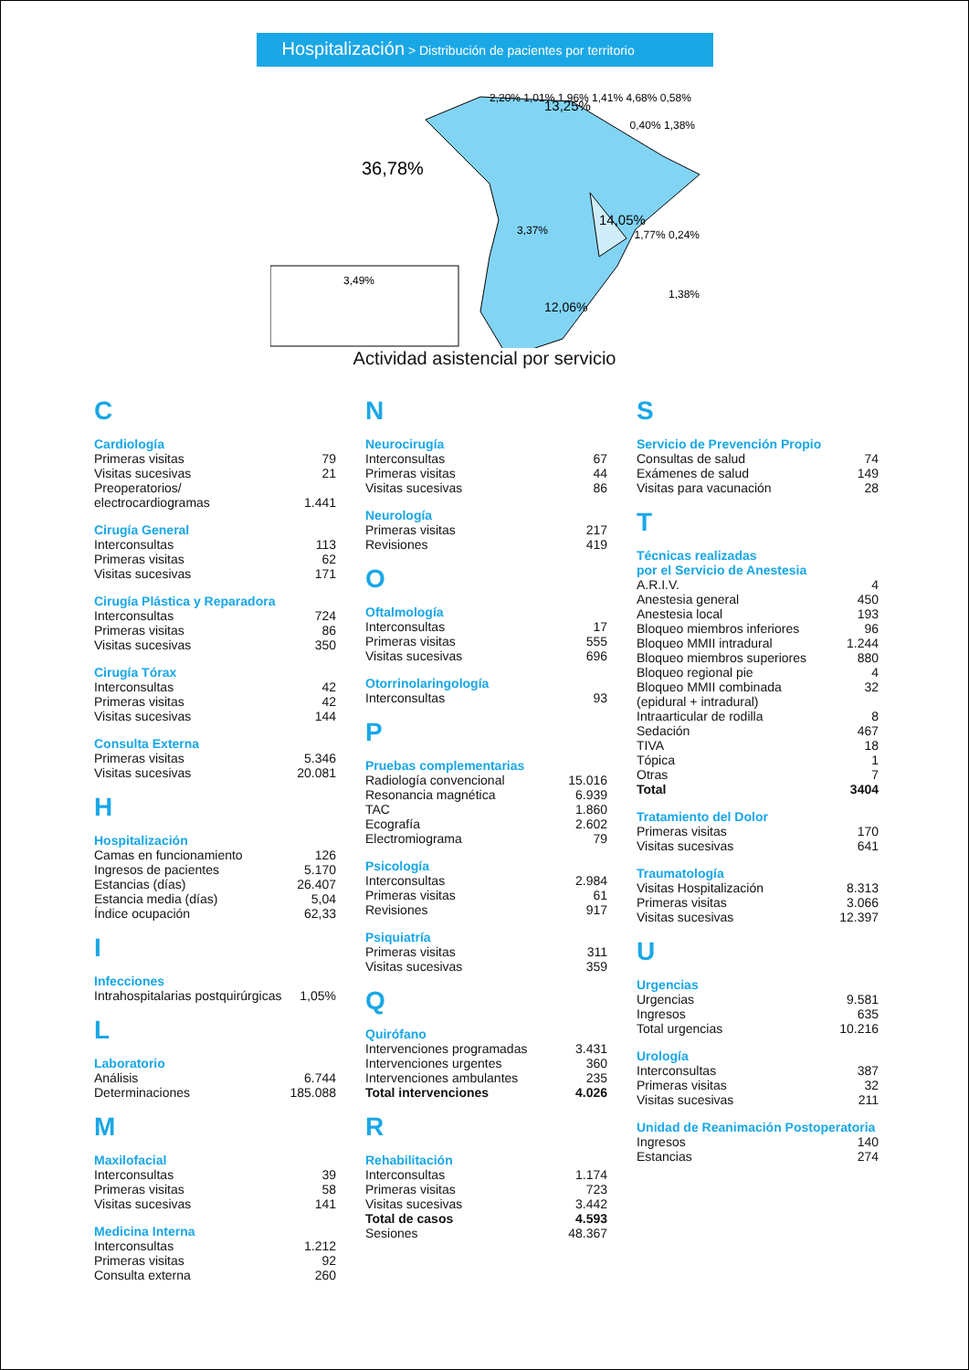Hospitalización > Distribución de pacientes por territorio
36,78%
13,25%
14,05%
12,06%
3,49%
2,20% 1,01% 1,96% 1,41% 4,68% 0,58%
3,37%
0,40% 1,38%
1,77% 0,24%
1,38%
Actividad asistencial por servicio
C
Cardiología
| Primeras visitas | 79 |
| Visitas sucesivas | 21 |
| Preoperatorios/ electrocardiogramas | 1.441 |
Cirugía General
| Interconsultas | 113 |
| Primeras visitas | 62 |
| Visitas sucesivas | 171 |
Cirugía Plástica y Reparadora
| Interconsultas | 724 |
| Primeras visitas | 86 |
| Visitas sucesivas | 350 |
Cirugía Tórax
| Interconsultas | 42 |
| Primeras visitas | 42 |
| Visitas sucesivas | 144 |
Consulta Externa
| Primeras visitas | 5.346 |
| Visitas sucesivas | 20.081 |
H
Hospitalización
| Camas en funcionamiento | 126 |
| Ingresos de pacientes | 5.170 |
| Estancias (días) | 26.407 |
| Estancia media (días) | 5,04 |
| Índice ocupación | 62,33 |
I
Infecciones
| Intrahospitalarias postquirúrgicas | 1,05% |
L
Laboratorio
| Análisis | 6.744 |
| Determinaciones | 185.088 |
M
Maxilofacial
| Interconsultas | 39 |
| Primeras visitas | 58 |
| Visitas sucesivas | 141 |
Medicina Interna
| Interconsultas | 1.212 |
| Primeras visitas | 92 |
| Consulta externa | 260 |
N
Neurocirugía
| Interconsultas | 67 |
| Primeras visitas | 44 |
| Visitas sucesivas | 86 |
Neurología
| Primeras visitas | 217 |
| Revisiones | 419 |
O
Oftalmología
| Interconsultas | 17 |
| Primeras visitas | 555 |
| Visitas sucesivas | 696 |
Otorrinolaringología
| Interconsultas | 93 |
P
Pruebas complementarias
| Radiología convencional | 15.016 |
| Resonancia magnética | 6.939 |
| TAC | 1.860 |
| Ecografía | 2.602 |
| Electromiograma | 79 |
Psicología
| Interconsultas | 2.984 |
| Primeras visitas | 61 |
| Revisiones | 917 |
Psiquiatría
| Primeras visitas | 311 |
| Visitas sucesivas | 359 |
Q
Quirófano
| Intervenciones programadas | 3.431 |
| Intervenciones urgentes | 360 |
| Intervenciones ambulantes | 235 |
| Total intervenciones | 4.026 |
R
Rehabilitación
| Interconsultas | 1.174 |
| Primeras visitas | 723 |
| Visitas sucesivas | 3.442 |
| Total de casos | 4.593 |
| Sesiones | 48.367 |
S
Servicio de Prevención Propio
| Consultas de salud | 74 |
| Exámenes de salud | 149 |
| Visitas para vacunación | 28 |
T
Técnicas realizadas
por el Servicio de Anestesia
| A.R.I.V. | 4 |
| Anestesia general | 450 |
| Anestesia local | 193 |
| Bloqueo miembros inferiores | 96 |
| Bloqueo MMII intradural | 1.244 |
| Bloqueo miembros superiores | 880 |
| Bloqueo regional pie | 4 |
| Bloqueo MMII combinada | 32 |
| (epidural + intradural) | |
| Intraarticular de rodilla | 8 |
| Sedación | 467 |
| TIVA | 18 |
| Tópica | 1 |
| Otras | 7 |
| Total | 3404 |
Tratamiento del Dolor
| Primeras visitas | 170 |
| Visitas sucesivas | 641 |
Traumatología
| Visitas Hospitalización | 8.313 |
| Primeras visitas | 3.066 |
| Visitas sucesivas | 12.397 |
U
Urgencias
| Urgencias | 9.581 |
| Ingresos | 635 |
| Total urgencias | 10.216 |
Urología
| Interconsultas | 387 |
| Primeras visitas | 32 |
| Visitas sucesivas | 211 |
Unidad de Reanimación Postoperatoria
| Ingresos | 140 |
| Estancias | 274 |